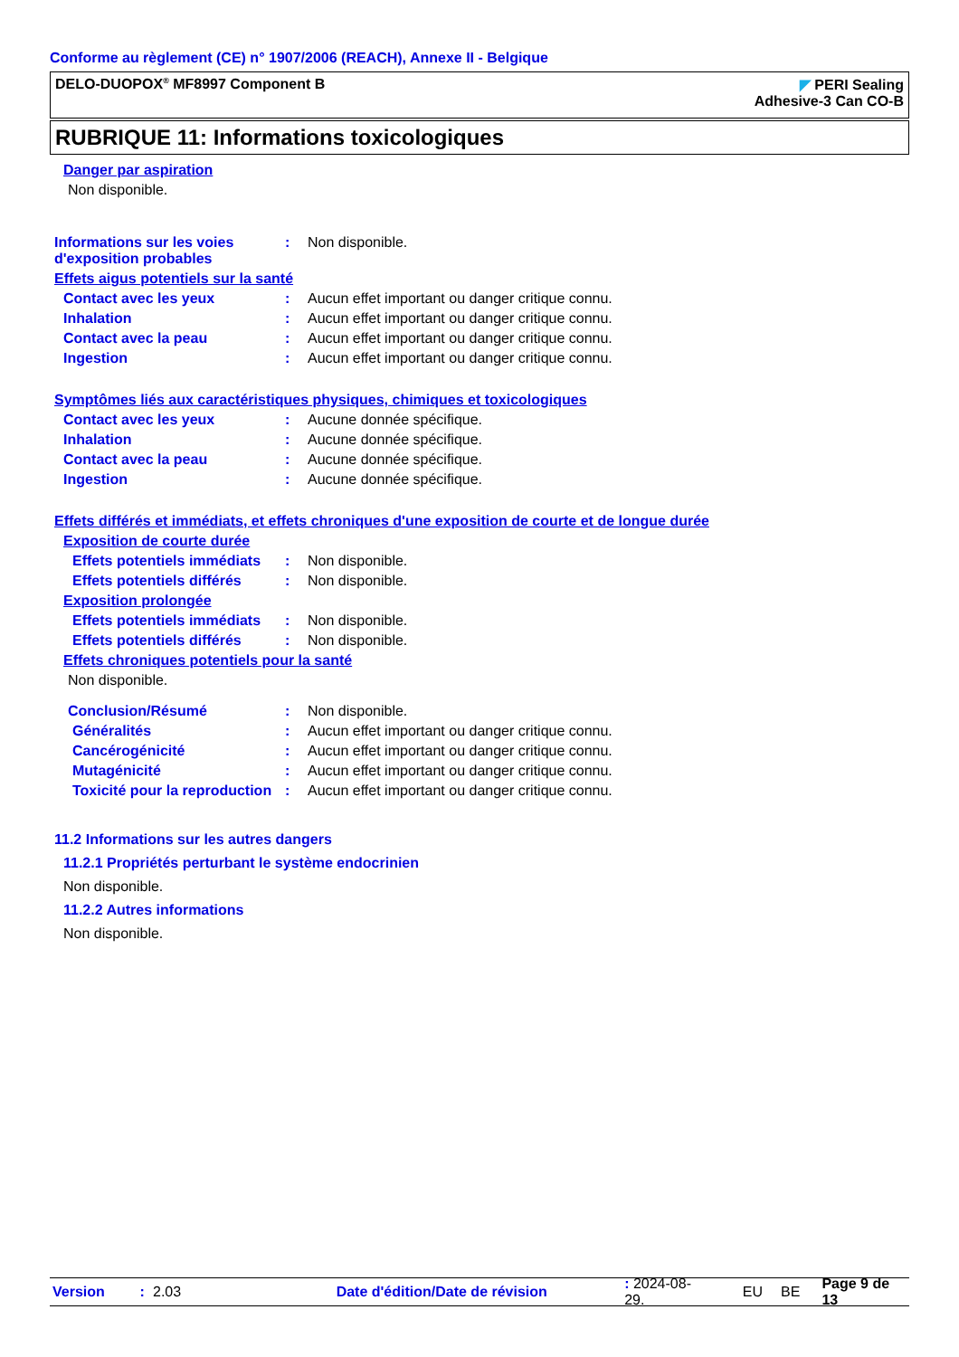Conforme au règlement (CE) n° 1907/2006 (REACH), Annexe II - Belgique
DELO-DUOPOX<sup>®</sup> MF8997 Component B
◤ PERI Sealing
Adhesive-3 Can CO-B
RUBRIQUE 11: Informations toxicologiques
Danger par aspiration
Non disponible.
Informations sur les voies d'exposition probables
: Non disponible.
Effets aigus potentiels sur la santé
Contact avec les yeux : Aucun effet important ou danger critique connu.
Inhalation : Aucun effet important ou danger critique connu.
Contact avec la peau : Aucun effet important ou danger critique connu.
Ingestion : Aucun effet important ou danger critique connu.
Symptômes liés aux caractéristiques physiques, chimiques et toxicologiques
Contact avec les yeux : Aucune donnée spécifique.
Inhalation : Aucune donnée spécifique.
Contact avec la peau : Aucune donnée spécifique.
Ingestion : Aucune donnée spécifique.
Effets différés et immédiats, et effets chroniques d'une exposition de courte et de longue durée
Exposition de courte durée
Effets potentiels immédiats
: Non disponible.
Effets potentiels différés
: Non disponible.
Exposition prolongée
Effets potentiels immédiats
: Non disponible.
Effets potentiels différés
: Non disponible.
Effets chroniques potentiels pour la santé
Non disponible.
Conclusion/Résumé : Non disponible.
Généralités : Aucun effet important ou danger critique connu.
Cancérogénicité : Aucun effet important ou danger critique connu.
Mutagénicité : Aucun effet important ou danger critique connu.
Toxicité pour la reproduction
: Aucun effet important ou danger critique connu.
11.2 Informations sur les autres dangers
11.2.1 Propriétés perturbant le système endocrinien
Non disponible.
11.2.2 Autres informations
Non disponible.
Version: 2.03 Date d'édition/Date de révision: 2024-08-29. EU BE Page 9 de 13